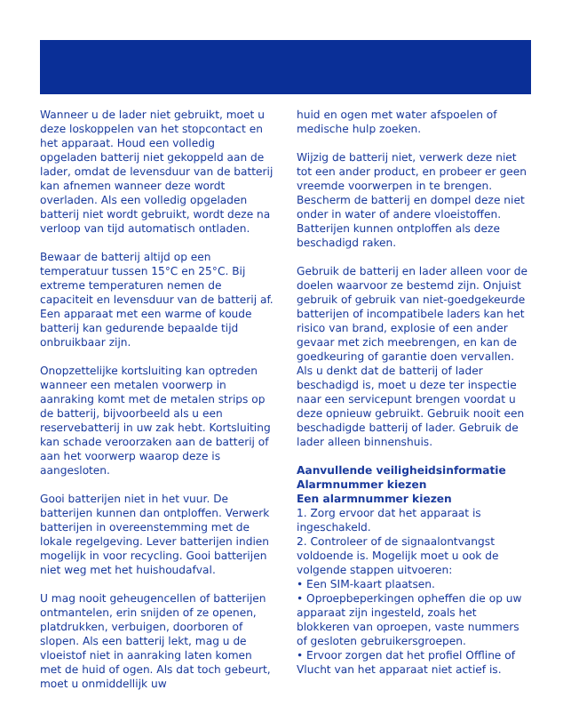Wanneer u de lader niet gebruikt, moet u deze loskoppelen van het stopcontact en het apparaat. Houd een volledig opgeladen batterij niet gekoppeld aan de lader, omdat de levensduur van de batterij kan afnemen wanneer deze wordt overladen. Als een volledig opgeladen batterij niet wordt gebruikt, wordt deze na verloop van tijd automatisch ontladen.
Bewaar de batterij altijd op een temperatuur tussen 15°C en 25°C. Bij extreme temperaturen nemen de capaciteit en levensduur van de batterij af. Een apparaat met een warme of koude batterij kan gedurende bepaalde tijd onbruikbaar zijn.
Onopzettelijke kortsluiting kan optreden wanneer een metalen voorwerp in aanraking komt met de metalen strips op de batterij, bijvoorbeeld als u een reservebatterij in uw zak hebt. Kortsluiting kan schade veroorzaken aan de batterij of aan het voorwerp waarop deze is aangesloten.
Gooi batterijen niet in het vuur. De batterijen kunnen dan ontploffen. Verwerk batterijen in overeenstemming met de lokale regelgeving. Lever batterijen indien mogelijk in voor recycling. Gooi batterijen niet weg met het huishoudafval.
U mag nooit geheugencellen of batterijen ontmantelen, erin snijden of ze openen, platdrukken, verbuigen, doorboren of slopen. Als een batterij lekt, mag u de vloeistof niet in aanraking laten komen met de huid of ogen. Als dat toch gebeurt, moet u onmiddellijk uw
huid en ogen met water afspoelen of medische hulp zoeken.
Wijzig de batterij niet, verwerk deze niet tot een ander product, en probeer er geen vreemde voorwerpen in te brengen. Bescherm de batterij en dompel deze niet onder in water of andere vloeistoffen. Batterijen kunnen ontploffen als deze beschadigd raken.
Gebruik de batterij en lader alleen voor de doelen waarvoor ze bestemd zijn. Onjuist gebruik of gebruik van niet-goedgekeurde batterijen of incompatibele laders kan het risico van brand, explosie of een ander gevaar met zich meebrengen, en kan de goedkeuring of garantie doen vervallen. Als u denkt dat de batterij of lader beschadigd is, moet u deze ter inspectie naar een servicepunt brengen voordat u deze opnieuw gebruikt. Gebruik nooit een beschadigde batterij of lader. Gebruik de lader alleen binnenshuis.
Aanvullende veiligheidsinformatie
Alarmnummer kiezen
Een alarmnummer kiezen
1. Zorg ervoor dat het apparaat is ingeschakeld.
2. Controleer of de signaalontvangst voldoende is. Mogelijk moet u ook de volgende stappen uitvoeren:
• Een SIM-kaart plaatsen.
• Oproepbeperkingen opheffen die op uw apparaat zijn ingesteld, zoals het blokkeren van oproepen, vaste nummers of gesloten gebruikersgroepen.
• Ervoor zorgen dat het profiel Offline of Vlucht van het apparaat niet actief is.